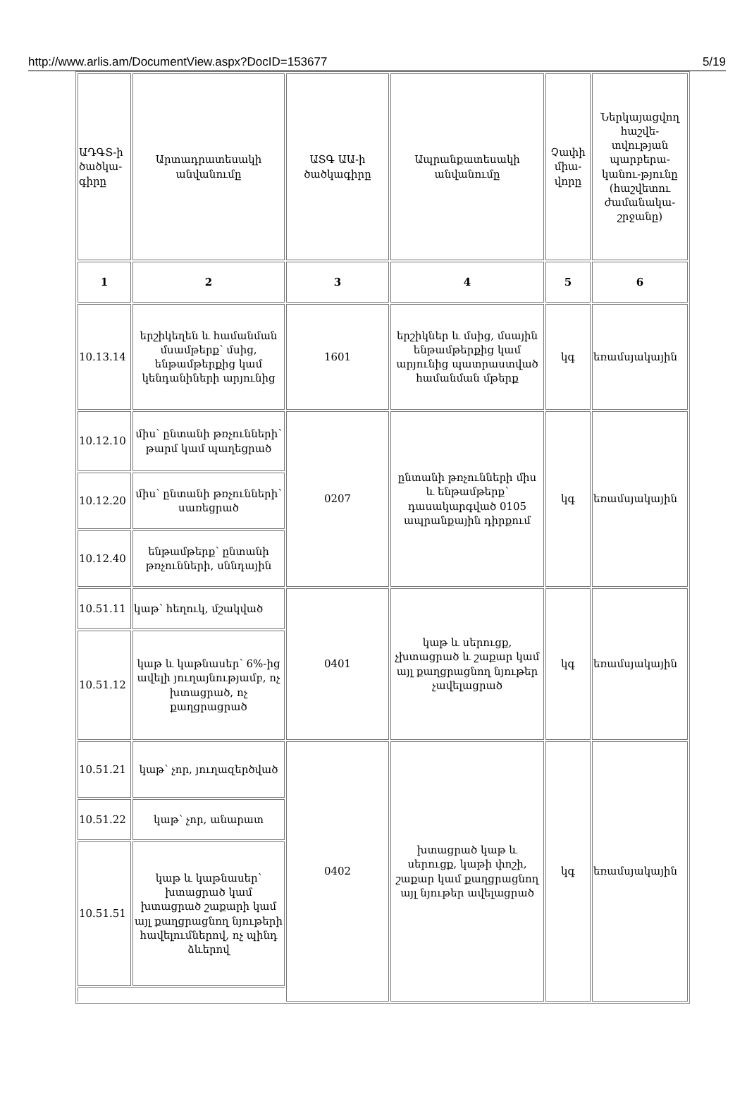http://www.arlis.am/DocumentView.aspx?DocID=153677 5/19
| ԱԴԳՏ-ի ծածկա-գիրը | Արտադրատեսակի անվանումը | ԱՏԳ ԱԱ-ի ծածկագիրը | Ապրանքատեսակի անվանումը | Չափի միա-վորը | Ներկայացվող հաշվե-տվության պարբերա-կանու-թյունը (հաշվետու ժամանակա-շրջանը) |
| 1 | 2 | 3 | 4 | 5 | 6 |
| 10.13.14 | երշիկեղեն և համանման մսամթերք՝ մսից, ենթամթերքից կամ կենդանիների արյունից | 1601 | երշիկներ և մսից, մսային ենթամթերքից կամ արյունից պատրաստված համանման մթերք | կգ | եռամսյակային |
| 10.12.10 | միս՝ ընտանի թռչունների՝ թարմ կամ պաղեցրած | 0207 | ընտանի թռչունների միս և ենթամթերք՝ դասակարգված 0105 ապրանքային դիրքում | կգ | եռամսյակային |
| 10.12.20 | միս՝ ընտանի թռչունների՝ սառեցրած | | | | |
| 10.12.40 | ենթամթերք՝ ընտանի թռչունների, սննդային | | | | |
| 10.51.11 | կաթ՝ հեղուկ, մշակված | 0401 | կաթ և սերուցք, չխտացրած և շաքար կամ այլ քաղցրացնող նյութեր չավելացրած | կգ | եռամսյակային |
| 10.51.12 | կաթ և կաթնասեր՝ 6%-ից ավելի յուղայնությամբ, ոչ խտացրած, ոչ քաղցրացրած | | | | |
| 10.51.21 | կաթ՝ չոր, յուղազերծված | 0402 | խտացրած կաթ և սերուցք, կաթի փոշի, շաքար կամ քաղցրացնող այլ նյութեր ավելացրած | կգ | եռամսյակային |
| 10.51.22 | կաթ՝ չոր, անարատ | | | | |
| 10.51.51 | կաթ և կաթնասեր՝ խտացրած կամ խտացրած շաքարի կամ այլ քաղցրացնող նյութերի հավելումներով, ոչ պինդ ձևերով | | | | |